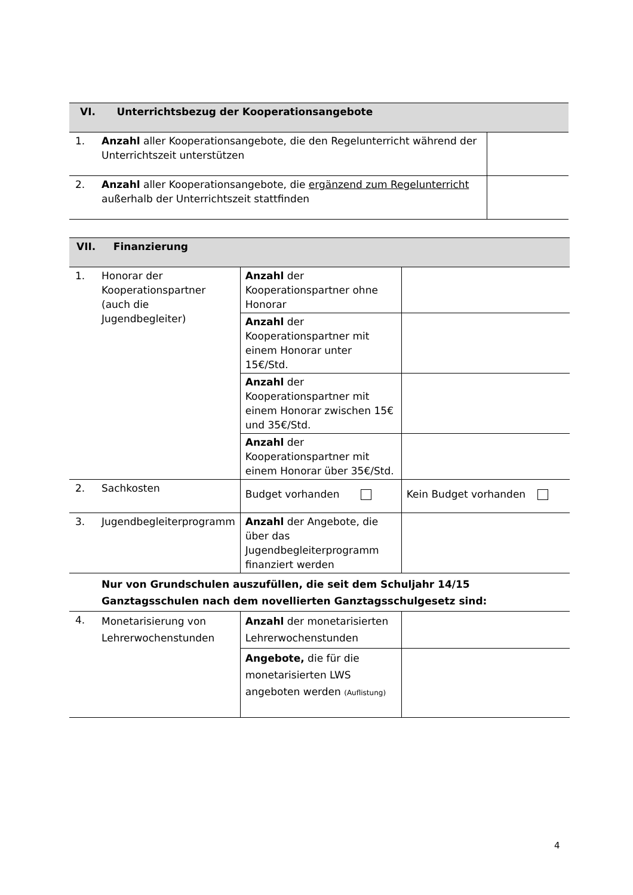| VI. Unterrichtsbezug der Kooperationsangebote | | |
| --- | --- | --- |
| 1. | Anzahl aller Kooperationsangebote, die den Regelunterricht während der Unterrichtszeit unterstützen | |
| 2. | Anzahl aller Kooperationsangebote, die ergänzend zum Regelunterricht außerhalb der Unterrichtszeit stattfinden | |
| VII. Finanzierung | | | |
| --- | --- | --- | --- |
| 1. | Honorar der Kooperationspartner (auch die Jugendbegleiter) | Anzahl der Kooperationspartner ohne Honorar | |
| | | Anzahl der Kooperationspartner mit einem Honorar unter 15€/Std. | |
| | | Anzahl der Kooperationspartner mit einem Honorar zwischen 15€ und 35€/Std. | |
| | | Anzahl der Kooperationspartner mit einem Honorar über 35€/Std. | |
| 2. | Sachkosten | Budget vorhanden | Kein Budget vorhanden |
| 3. | Jugendbegleiterprogramm | Anzahl der Angebote, die über das Jugendbegleiterprogramm finanziert werden | |
| | Nur von Grundschulen auszufüllen, die seit dem Schuljahr 14/15 Ganztagsschulen nach dem novellierten Ganztagsschulgesetz sind: | | |
| 4. | Monetarisierung von Lehrerwochenstunden | Anzahl der monetarisierten Lehrerwochenstunden | |
| | | Angebote, die für die monetarisierten LWS angeboten werden (Auflistung) | |
4